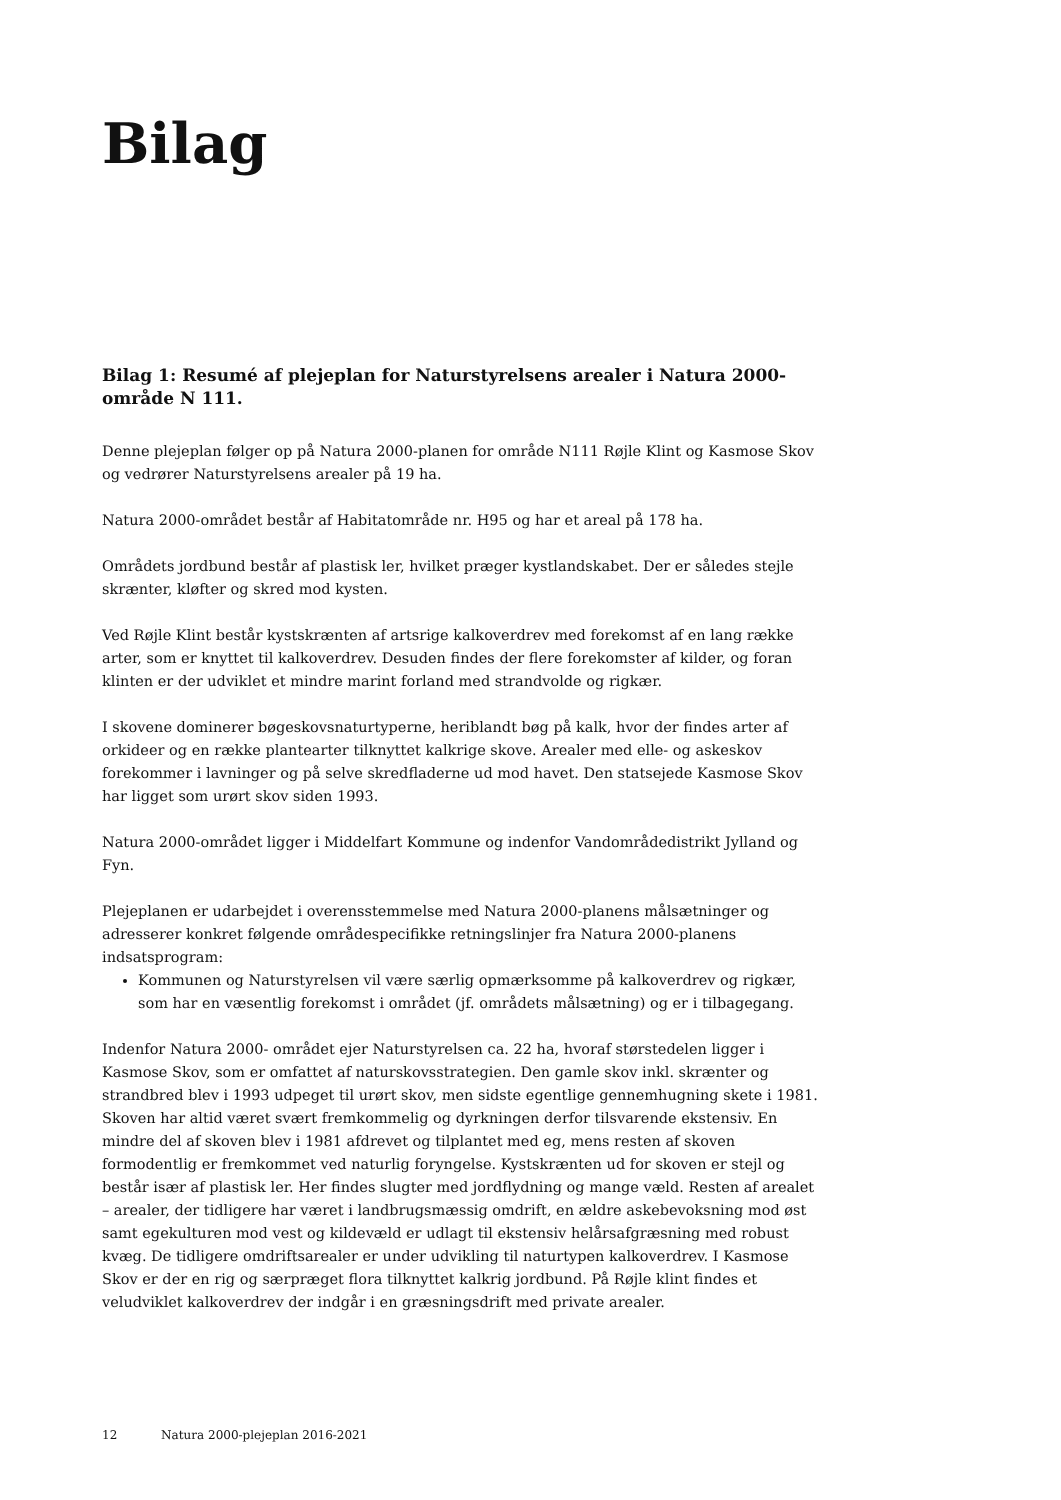Bilag
Bilag 1: Resumé af plejeplan for Naturstyrelsens arealer i Natura 2000-område N 111.
Denne plejeplan følger op på Natura 2000-planen for område N111 Røjle Klint og Kasmose Skov og vedrører Naturstyrelsens arealer på 19 ha.
Natura 2000-området består af Habitatområde nr. H95 og har et areal på 178 ha.
Områdets jordbund består af plastisk ler, hvilket præger kystlandskabet. Der er således stejle skrænter, kløfter og skred mod kysten.
Ved Røjle Klint består kystskrænten af artsrige kalkoverdrev med forekomst af en lang række arter, som er knyttet til kalkoverdrev. Desuden findes der flere forekomster af kilder, og foran klinten er der udviklet et mindre marint forland med strandvolde og rigkær.
I skovene dominerer bøgeskovsnaturtyperne, heriblandt bøg på kalk, hvor der findes arter af orkideer og en række plantearter tilknyttet kalkrige skove. Arealer med elle- og askeskov forekommer i lavninger og på selve skredfladerne ud mod havet. Den statsejede Kasmose Skov har ligget som urørt skov siden 1993.
Natura 2000-området ligger i Middelfart Kommune og indenfor Vandområdedistrikt Jylland og Fyn.
Plejeplanen er udarbejdet i overensstemmelse med Natura 2000-planens målsætninger og adresserer konkret følgende områdespecifikke retningslinjer fra Natura 2000-planens indsatsprogram:
Kommunen og Naturstyrelsen vil være særlig opmærksomme på kalkoverdrev og rigkær, som har en væsentlig forekomst i området (jf. områdets målsætning) og er i tilbagegang.
Indenfor Natura 2000- området ejer Naturstyrelsen ca. 22 ha, hvoraf størstedelen ligger i Kasmose Skov, som er omfattet af naturskovsstrategien. Den gamle skov inkl. skrænter og strandbred blev i 1993 udpeget til urørt skov, men sidste egentlige gennemhugning skete i 1981. Skoven har altid været svært fremkommelig og dyrkningen derfor tilsvarende ekstensiv. En mindre del af skoven blev i 1981 afdrevet og tilplantet med eg, mens resten af skoven formodentlig er fremkommet ved naturlig foryngelse. Kystskrænten ud for skoven er stejl og består især af plastisk ler. Her findes slugter med jordflydning og mange væld. Resten af arealet – arealer, der tidligere har været i landbrugsmæssig omdrift, en ældre askebevoksning mod øst samt egekulturen mod vest og kildevæld er udlagt til ekstensiv helårsafgræsning med robust kvæg. De tidligere omdriftsarealer er under udvikling til naturtypen kalkoverdrev. I Kasmose Skov er der en rig og særpræget flora tilknyttet kalkrig jordbund. På Røjle klint findes et veludviklet kalkoverdrev der indgår i en græsningsdrift med private arealer.
12 Natura 2000-plejeplan 2016-2021